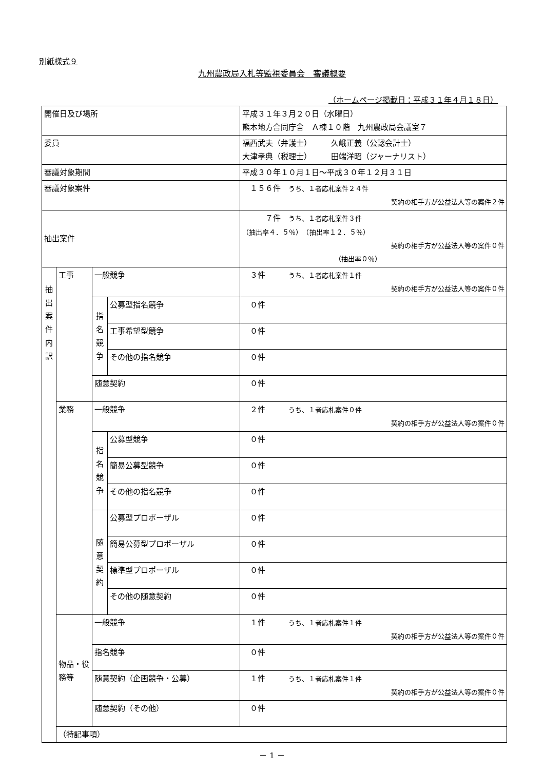別紙様式９
九州農政局入札等監視委員会　審議概要
（ホームページ掲載日：平成３１年４月１８日）
| 開催日及び場所 | | | | 平成３１年３月２０日（水曜日） 熊本地方合同庁舎 Ａ棟１０階 九州農政局会議室７ |
| 委員 | | | | 福西武夫（弁護士） 久峨正義（公認会計士） 大津孝典（税理士） 田端洋昭（ジャーナリスト） |
| 審議対象期間 | | | | 平成３０年１０月１日～平成３０年１２月３１日 |
| 審議対象案件 | | | | １５６件 うち、１者応札案件２４件 契約の相手方が公益法人等の案件２件 |
| 抽出案件 | | | | ７件 うち、１者応札案件３件 （抽出率４．５％） （抽出率１２．５％） 契約の相手方が公益法人等の案件０件 （抽出率０％） |
| 抽 出 案 件 内 訳 | 工事 | 一般競争 | | ３件 うち、１者応札案件１件 契約の相手方が公益法人等の案件０件 |
| | | 指 名 競 争 | 公募型指名競争 | ０件 |
| | | | 工事希望型競争 | ０件 |
| | | | その他の指名競争 | ０件 |
| | | 随意契約 | | ０件 |
| | 業務 | 一般競争 | | ２件 うち、１者応札案件０件 契約の相手方が公益法人等の案件０件 |
| | | 指 名 競 争 | 公募型競争 | ０件 |
| | | | 簡易公募型競争 | ０件 |
| | | | その他の指名競争 | ０件 |
| | | 随 意 契 約 | 公募型プロポーザル | ０件 |
| | | | 簡易公募型プロポーザル | ０件 |
| | | | 標準型プロポーザル | ０件 |
| | | | その他の随意契約 | ０件 |
| | 物品・役務等 | 一般競争 | | １件 うち、１者応札案件１件 契約の相手方が公益法人等の案件０件 |
| | | 指名競争 | | ０件 |
| | | 随意契約（企画競争・公募） | | １件 うち、１者応札案件１件 契約の相手方が公益法人等の案件０件 |
| | | 随意契約（その他） | | ０件 |
| | （特記事項） | | | |
－ 1 －